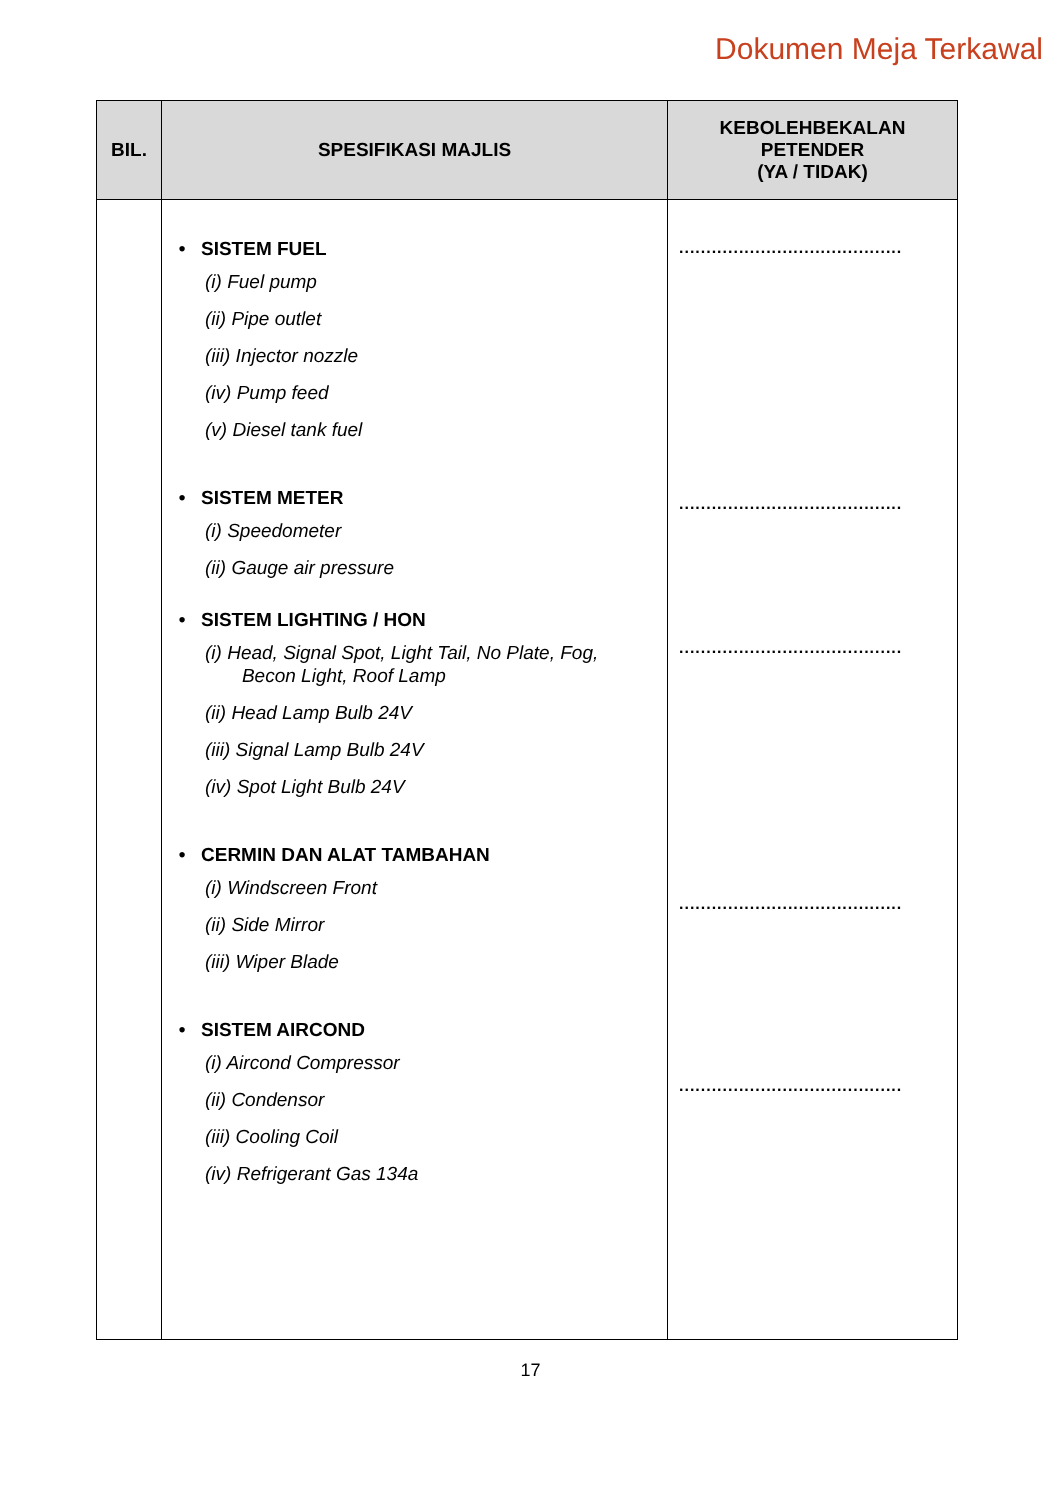Dokumen Meja Terkawal
| BIL. | SPESIFIKASI MAJLIS | KEBOLEHBEKALAN PETENDER (YA / TIDAK) |
| --- | --- | --- |
| | • SISTEM FUEL (i) Fuel pump (ii) Pipe outlet (iii) Injector nozzle (iv) Pump feed (v) Diesel tank fuel • SISTEM METER (i) Speedometer (ii) Gauge air pressure • SISTEM LIGHTING / HON (i) Head, Signal Spot, Light Tail, No Plate, Fog, Becon Light, Roof Lamp (ii) Head Lamp Bulb 24V (iii) Signal Lamp Bulb 24V (iv) Spot Light Bulb 24V • CERMIN DAN ALAT TAMBAHAN (i) Windscreen Front (ii) Side Mirror (iii) Wiper Blade • SISTEM AIRCOND (i) Aircond Compressor (ii) Condensor (iii) Cooling Coil (iv) Refrigerant Gas 134a | ......................................... ......................................... ......................................... ......................................... ......................................... |
17